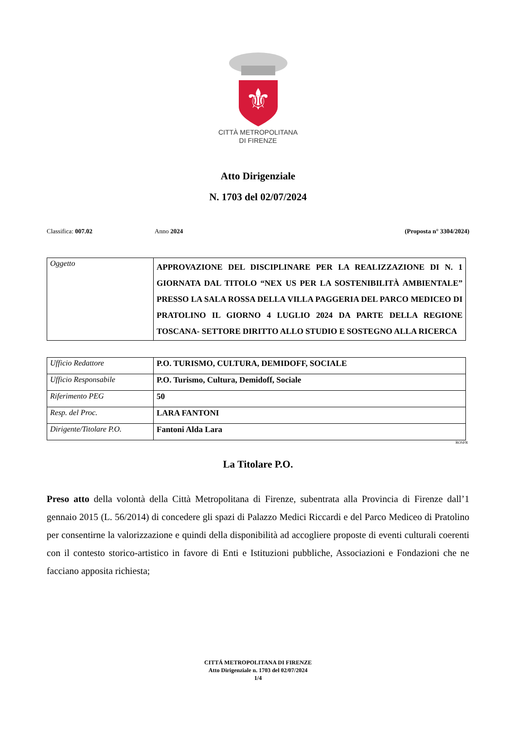⚜
CITTÀ METROPOLITANA
DI FIRENZE
Atto Dirigenziale
N. 1703 del 02/07/2024
Classifica: 007.02 Anno 2024 (Proposta n° 3304/2024)
| Oggetto | APPROVAZIONE DEL DISCIPLINARE PER LA REALIZZAZIONE DI N. 1 GIORNATA DAL TITOLO “NEX US PER LA SOSTENIBILITÀ AMBIENTALE” PRESSO LA SALA ROSSA DELLA VILLA PAGGERIA DEL PARCO MEDICEO DI PRATOLINO IL GIORNO 4 LUGLIO 2024 DA PARTE DELLA REGIONE TOSCANA- SETTORE DIRITTO ALLO STUDIO E SOSTEGNO ALLA RICERCA |
| Ufficio Redattore | P.O. TURISMO, CULTURA, DEMIDOFF, SOCIALE |
| Ufficio Responsabile | P.O. Turismo, Cultura, Demidoff, Sociale |
| Riferimento PEG | 50 |
| Resp. del Proc. | LARA FANTONI |
| Dirigente/Titolare P.O. | Fantoni Alda Lara |
ROSFR
La Titolare P.O.
Preso atto della volontà della Città Metropolitana di Firenze, subentrata alla Provincia di Firenze dall’1 gennaio 2015 (L. 56/2014) di concedere gli spazi di Palazzo Medici Riccardi e del Parco Mediceo di Pratolino per consentirne la valorizzazione e quindi della disponibilità ad accogliere proposte di eventi culturali coerenti con il contesto storico-artistico in favore di Enti e Istituzioni pubbliche, Associazioni e Fondazioni che ne facciano apposita richiesta;
CITTÁ METROPOLITANA DI FIRENZE
Atto Dirigenziale n. 1703 del 02/07/2024
1/4